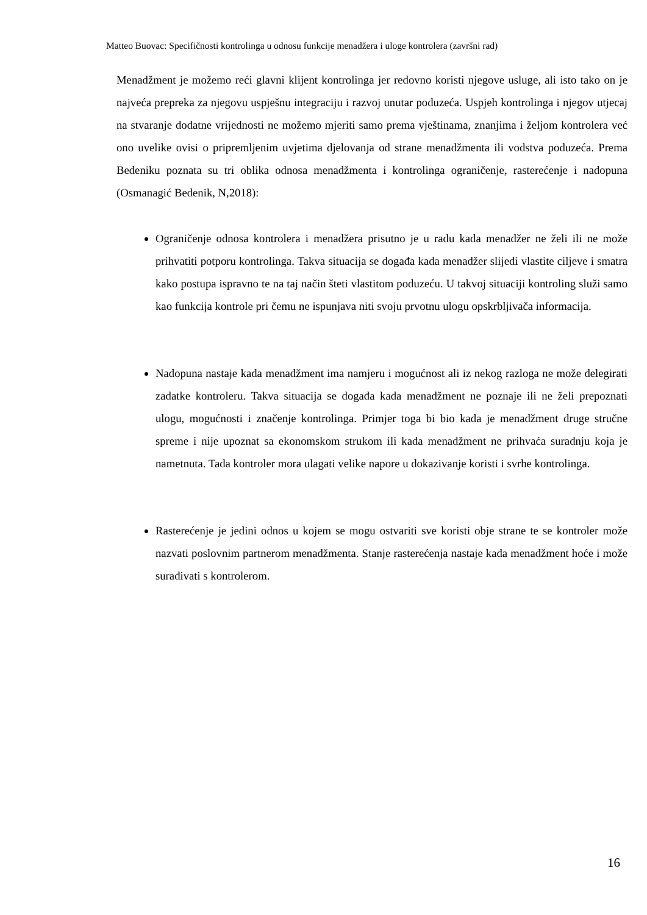Matteo Buovac: Specifičnosti kontrolinga u odnosu funkcije menadžera i uloge kontrolera (završni rad)
Menadžment je možemo reći glavni klijent kontrolinga jer redovno koristi njegove usluge, ali isto tako on je najveća prepreka za njegovu uspješnu integraciju i razvoj unutar poduzeća. Uspjeh kontrolinga i njegov utjecaj na stvaranje dodatne vrijednosti ne možemo mjeriti samo prema vještinama, znanjima i željom kontrolera već ono uvelike ovisi o pripremljenim uvjetima djelovanja od strane menadžmenta ili vodstva poduzeća. Prema Bedeniku poznata su tri oblika odnosa menadžmenta i kontrolinga ograničenje, rasterećenje i nadopuna (Osmanagić Bedenik, N,2018):
Ograničenje odnosa kontrolera i menadžera prisutno je u radu kada menadžer ne želi ili ne može prihvatiti potporu kontrolinga. Takva situacija se događa kada menadžer slijedi vlastite ciljeve i smatra kako postupa ispravno te na taj način šteti vlastitom poduzeću. U takvoj situaciji kontroling služi samo kao funkcija kontrole pri čemu ne ispunjava niti svoju prvotnu ulogu opskrbljivača informacija.
Nadopuna nastaje kada menadžment ima namjeru i mogućnost ali iz nekog razloga ne može delegirati zadatke kontroleru. Takva situacija se događa kada menadžment ne poznaje ili ne želi prepoznati ulogu, mogućnosti i značenje kontrolinga. Primjer toga bi bio kada je menadžment druge stručne spreme i nije upoznat sa ekonomskom strukom ili kada menadžment ne prihvaća suradnju koja je nametnuta. Tada kontroler mora ulagati velike napore u dokazivanje koristi i svrhe kontrolinga.
Rasterećenje je jedini odnos u kojem se mogu ostvariti sve koristi obje strane te se kontroler može nazvati poslovnim partnerom menadžmenta. Stanje rasterećenja nastaje kada menadžment hoće i može surađivati s kontrolerom.
16